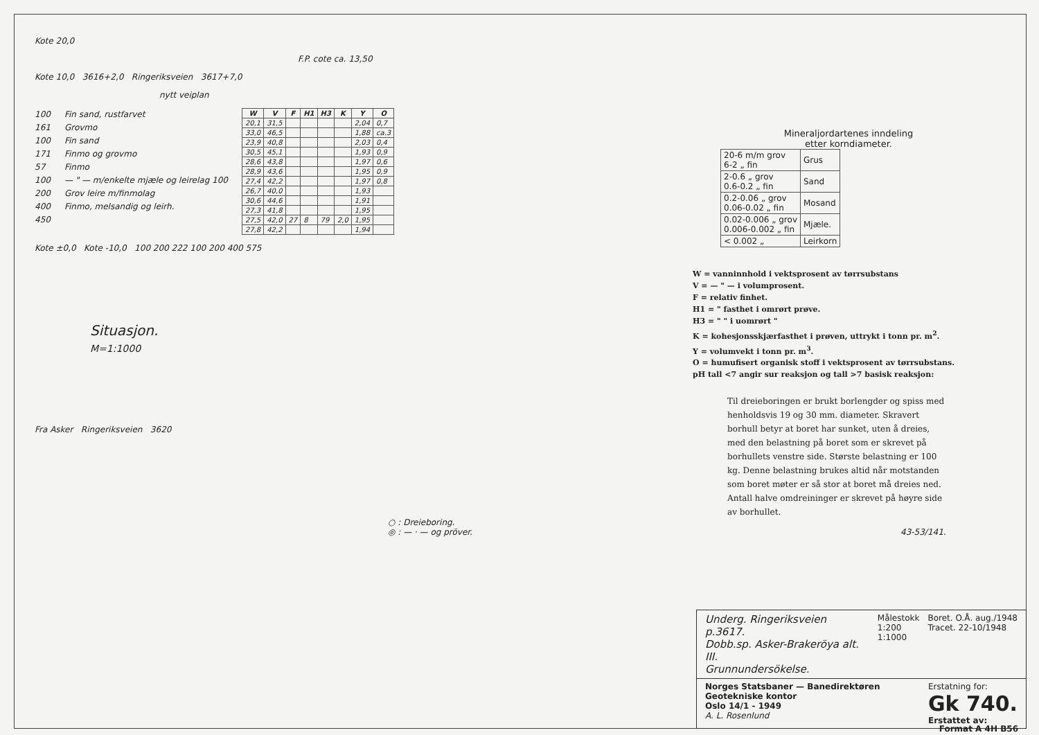Kote 20,0
F.P. cote ca. 13,50
Kote 10,0 3616+2,0 Ringeriksveien 3617+7,0
nytt veiplan
100
161
100
171
57
100
200
400
450
Fin sand, rustfarvet
Grovmo
Fin sand
Finmo og grovmo
Finmo
— " — m/enkelte mjæle og leirelag 100
Grov leire m/finmolag
Finmo, melsandig og leirh.
| W | V | F | H1 | H3 | K | Y | O |
| --- | --- | --- | --- | --- | --- | --- | --- |
| 20,1 | 31,5 | | | | | 2,04 | 0,7 |
| 33,0 | 46,5 | | | | | 1,88 | ca.3 |
| 23,9 | 40,8 | | | | | 2,03 | 0,4 |
| 30,5 | 45,1 | | | | | 1,93 | 0,9 |
| 28,6 | 43,8 | | | | | 1,97 | 0,6 |
| 28,9 | 43,6 | | | | | 1,95 | 0,9 |
| 27,4 | 42,2 | | | | | 1,97 | 0,8 |
| 26,7 | 40,0 | | | | | 1,93 | |
| 30,6 | 44,6 | | | | | 1,91 | |
| 27,3 | 41,8 | | | | | 1,95 | |
| 27,5 | 42,0 | 27 | 8 | 79 | 2,0 | 1,95 | |
| 27,8 | 42,2 | | | | | 1,94 | |
Kote ±0,0 Kote -10,0 100 200 222 100 200 400 575
Situasjon.
M=1:1000
Fra Asker Ringeriksveien 3620
○ : Dreieboring.
◎ : — · — og pröver.
Mineraljordartenes inndeling
etter korndiameter.
| 20-6 m/m grov 6-2 „ fin | Grus |
| 2-0.6 „ grov 0.6-0.2 „ fin | Sand |
| 0.2-0.06 „ grov 0.06-0.02 „ fin | Mosand |
| 0.02-0.006 „ grov 0.006-0.002 „ fin | Mjæle. |
| < 0.002 „ | Leirkorn |
W = vanninnhold i vektsprosent av tørrsubstans
V = — " — i volumprosent.
F = relativ finhet.
H1 = " fasthet i omrørt prøve.
H3 = " " i uomrørt "
K = kohesjonsskjærfasthet i prøven, uttrykt i tonn pr. m<sup>2</sup>.
Y = volumvekt i tonn pr. m<sup>3</sup>.
O = humufisert organisk stoff i vektsprosent av tørrsubstans.
pH tall <7 angir sur reaksjon og tall >7 basisk reaksjon:
Til dreieboringen er brukt borlengder og spiss med henholdsvis 19 og 30 mm. diameter. Skravert borhull betyr at boret har sunket, uten å dreies, med den belastning på boret som er skrevet på borhullets venstre side. Største belastning er 100 kg. Denne belastning brukes altid når motstanden som boret møter er så stor at boret må dreies ned. Antall halve omdreininger er skrevet på høyre side av borhullet.
43-53/141.
Underg. Ringeriksveien p.3617.
Dobb.sp. Asker-Brakeröya alt. III.
Grunnundersökelse.
Målestokk
1:200
1:1000
Boret. O.Å. aug./1948
Tracet. 22-10/1948
Norges Statsbaner — Banedirektøren
Geotekniske kontor
Oslo 14/1 - 1949
A. L. Rosenlund
Erstatning for:
Gk 740.
Erstattet av:
Format A 4H B56